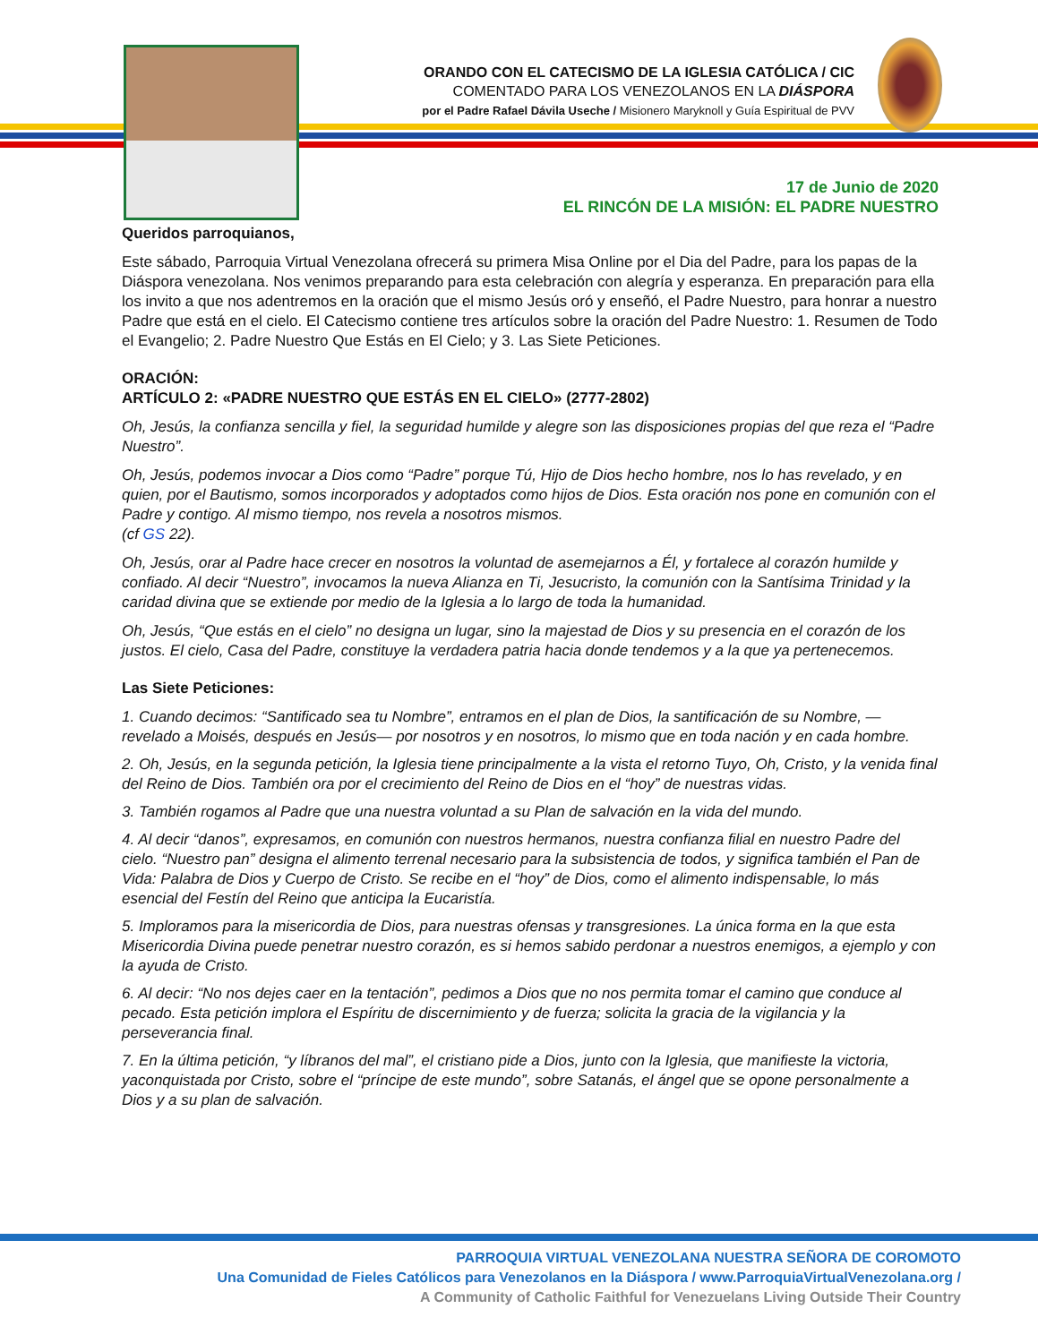ORANDO CON EL CATECISMO DE LA IGLESIA CATÓLICA / CIC
COMENTADO PARA LOS VENEZOLANOS EN LA DIÁSPORA
por el Padre Rafael Dávila Useche / Misionero Maryknoll y Guía Espiritual de PVV
17 de Junio de 2020
EL RINCÓN DE LA MISIÓN: EL PADRE NUESTRO
Queridos parroquianos,
Este sábado, Parroquia Virtual Venezolana ofrecerá su primera Misa Online por el Dia del Padre, para los papas de la Diáspora venezolana. Nos venimos preparando para esta celebración con alegría y esperanza. En preparación para ella los invito a que nos adentremos en la oración que el mismo Jesús oró y enseñó, el Padre Nuestro, para honrar a nuestro Padre que está en el cielo. El Catecismo contiene tres artículos sobre la oración del Padre Nuestro: 1. Resumen de Todo el Evangelio; 2. Padre Nuestro Que Estás en El Cielo; y 3. Las Siete Peticiones.
ORACIÓN:
ARTÍCULO 2: «PADRE NUESTRO QUE ESTÁS EN EL CIELO» (2777-2802)
Oh, Jesús, la confianza sencilla y fiel, la seguridad humilde y alegre son las disposiciones propias del que reza el “Padre Nuestro”.
Oh, Jesús, podemos invocar a Dios como “Padre” porque Tú, Hijo de Dios hecho hombre, nos lo has revelado, y en quien, por el Bautismo, somos incorporados y adoptados como hijos de Dios. Esta oración nos pone en comunión con el Padre y contigo. Al mismo tiempo, nos revela a nosotros mismos.
(cf GS 22).
Oh, Jesús, orar al Padre hace crecer en nosotros la voluntad de asemejarnos a Él, y fortalece al corazón humilde y confiado. Al decir “Nuestro”, invocamos la nueva Alianza en Ti, Jesucristo, la comunión con la Santísima Trinidad y la caridad divina que se extiende por medio de la Iglesia a lo largo de toda la humanidad.
Oh, Jesús, “Que estás en el cielo” no designa un lugar, sino la majestad de Dios y su presencia en el corazón de los justos. El cielo, Casa del Padre, constituye la verdadera patria hacia donde tendemos y a la que ya pertenecemos.
Las Siete Peticiones:
1. Cuando decimos: “Santificado sea tu Nombre”, entramos en el plan de Dios, la santificación de su Nombre, —revelado a Moisés, después en Jesús— por nosotros y en nosotros, lo mismo que en toda nación y en cada hombre.
2. Oh, Jesús, en la segunda petición, la Iglesia tiene principalmente a la vista el retorno Tuyo, Oh, Cristo, y la venida final del Reino de Dios. También ora por el crecimiento del Reino de Dios en el “hoy” de nuestras vidas.
3. También rogamos al Padre que una nuestra voluntad a su Plan de salvación en la vida del mundo.
4. Al decir “danos”, expresamos, en comunión con nuestros hermanos, nuestra confianza filial en nuestro Padre del cielo. “Nuestro pan” designa el alimento terrenal necesario para la subsistencia de todos, y significa también el Pan de Vida: Palabra de Dios y Cuerpo de Cristo. Se recibe en el “hoy” de Dios, como el alimento indispensable, lo más esencial del Festín del Reino que anticipa la Eucaristía.
5. Imploramos para la misericordia de Dios, para nuestras ofensas y transgresiones. La única forma en la que esta Misericordia Divina puede penetrar nuestro corazón, es si hemos sabido perdonar a nuestros enemigos, a ejemplo y con la ayuda de Cristo.
6. Al decir: “No nos dejes caer en la tentación”, pedimos a Dios que no nos permita tomar el camino que conduce al pecado. Esta petición implora el Espíritu de discernimiento y de fuerza; solicita la gracia de la vigilancia y la perseverancia final.
7. En la última petición, “y líbranos del mal”, el cristiano pide a Dios, junto con la Iglesia, que manifieste la victoria, yaconquistada por Cristo, sobre el “príncipe de este mundo”, sobre Satanás, el ángel que se opone personalmente a Dios y a su plan de salvación.
PARROQUIA VIRTUAL VENEZOLANA NUESTRA SEÑORA DE COROMOTO
Una Comunidad de Fieles Católicos para Venezolanos en la Diáspora / www.ParroquiaVirtualVenezolana.org /
A Community of Catholic Faithful for Venezuelans Living Outside Their Country